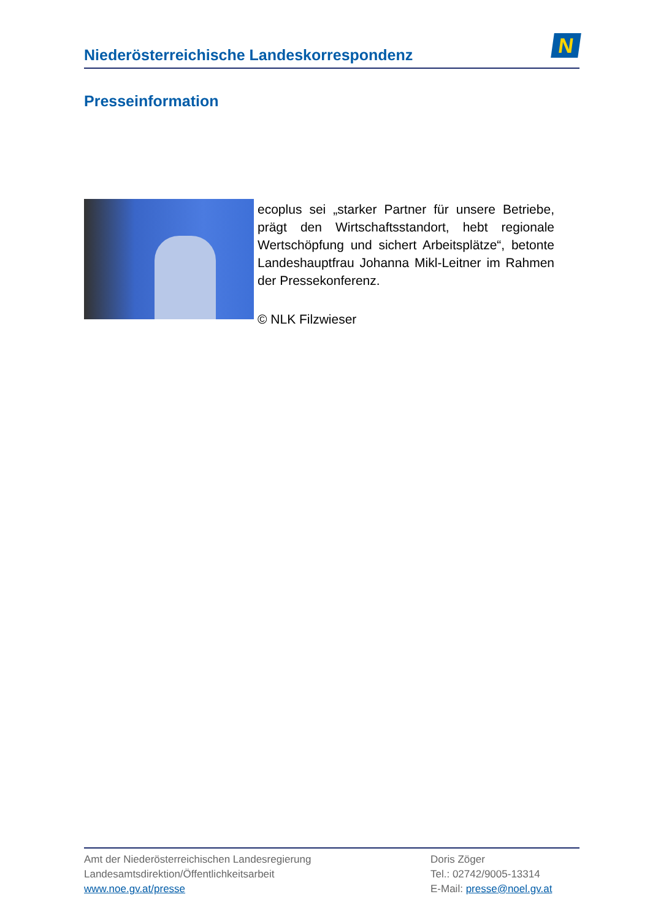Niederösterreichische Landeskorrespondenz
N
Presseinformation
ecoplus sei „starker Partner für unsere Betriebe, prägt den Wirtschaftsstandort, hebt regionale Wertschöpfung und sichert Arbeitsplätze“, betonte Landeshauptfrau Johanna Mikl-Leitner im Rahmen der Pressekonferenz.
© NLK Filzwieser
Amt der Niederösterreichischen Landesregierung
Landesamtsdirektion/Öffentlichkeitsarbeit
www.noe.gv.at/presse
Doris Zöger
Tel.: 02742/9005-13314
E-Mail: presse@noel.gv.at